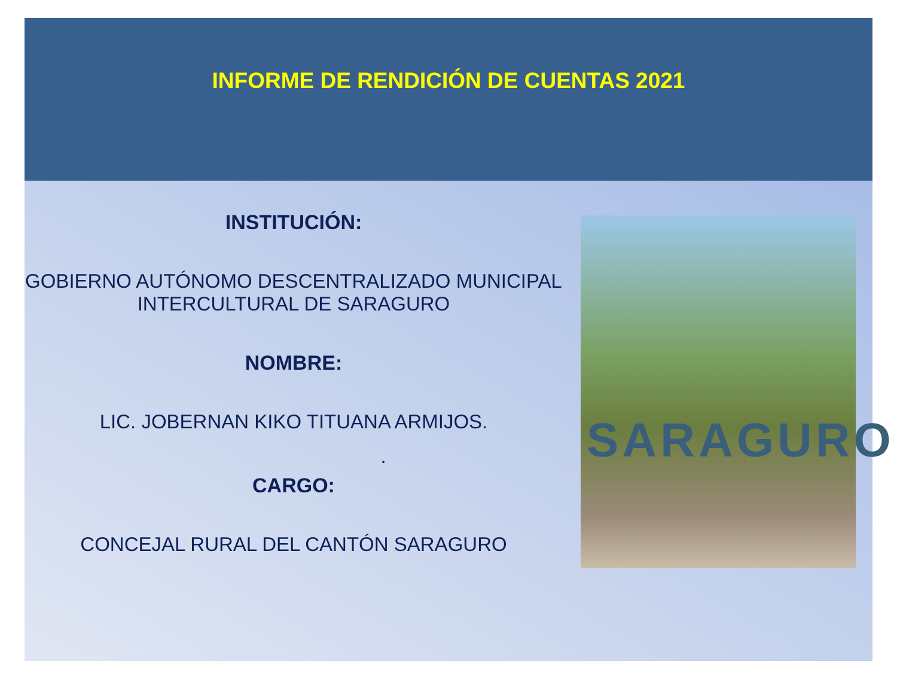INFORME DE RENDICIÓN DE CUENTAS 2021
INSTITUCIÓN:
GOBIERNO AUTÓNOMO DESCENTRALIZADO MUNICIPAL
INTERCULTURAL DE SARAGURO
NOMBRE:
LIC. JOBERNAN KIKO TITUANA ARMIJOS.
.
CARGO:
CONCEJAL RURAL DEL CANTÓN SARAGURO
SARAGURO